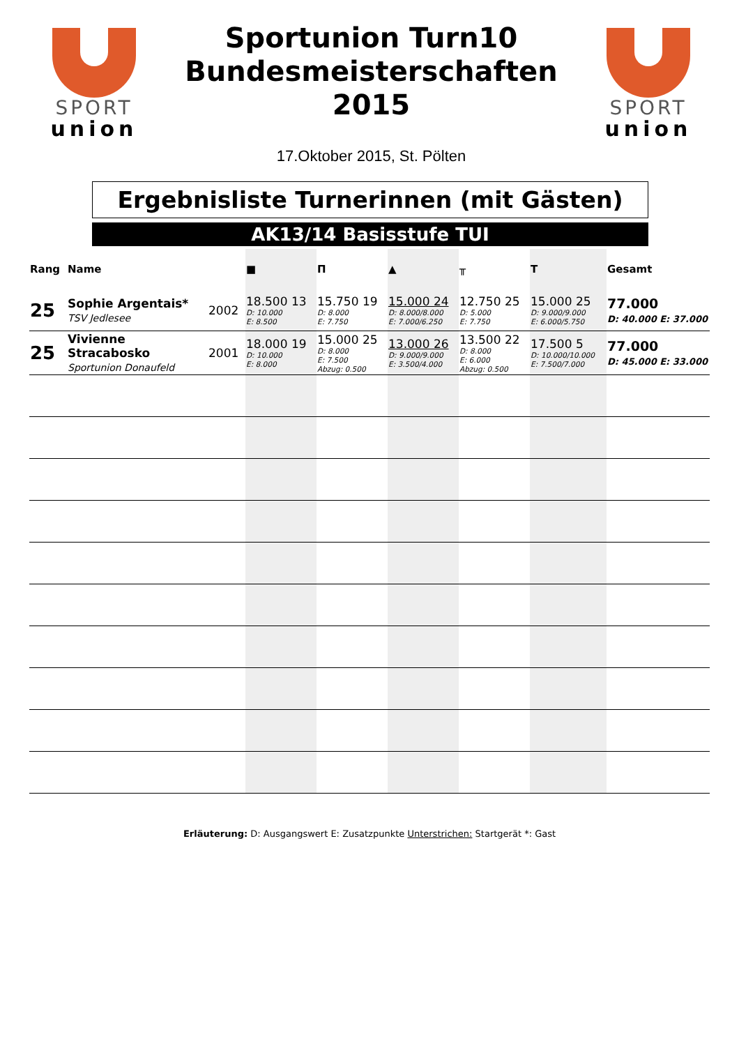SPORT
union
Sportunion Turn10
Bundesmeisterschaften
2015
17.Oktober 2015, St. Pölten
SPORT
union
Ergebnisliste Turnerinnen (mit Gästen)
AK13/14 Basisstufe TUI
| Rang | Name | | ■ | Π | ▲ | ╥ | T | Gesamt |
| --- | --- | --- | --- | --- | --- | --- | --- | --- |
| 25 | Sophie Argentais* TSV Jedlesee | 2002 | 18.500 13 D: 10.000 E: 8.500 | 15.750 19 D: 8.000 E: 7.750 | 15.000 24 D: 8.000/8.000 E: 7.000/6.250 | 12.750 25 D: 5.000 E: 7.750 | 15.000 25 D: 9.000/9.000 E: 6.000/5.750 | 77.000 D: 40.000 E: 37.000 |
| 25 | Vivienne Stracabosko Sportunion Donaufeld | 2001 | 18.000 19 D: 10.000 E: 8.000 | 15.000 25 D: 8.000 E: 7.500 Abzug: 0.500 | 13.000 26 D: 9.000/9.000 E: 3.500/4.000 | 13.500 22 D: 8.000 E: 6.000 Abzug: 0.500 | 17.500 5 D: 10.000/10.000 E: 7.500/7.000 | 77.000 D: 45.000 E: 33.000 |
Erläuterung: D: Ausgangswert E: Zusatzpunkte Unterstrichen: Startgerät *: Gast